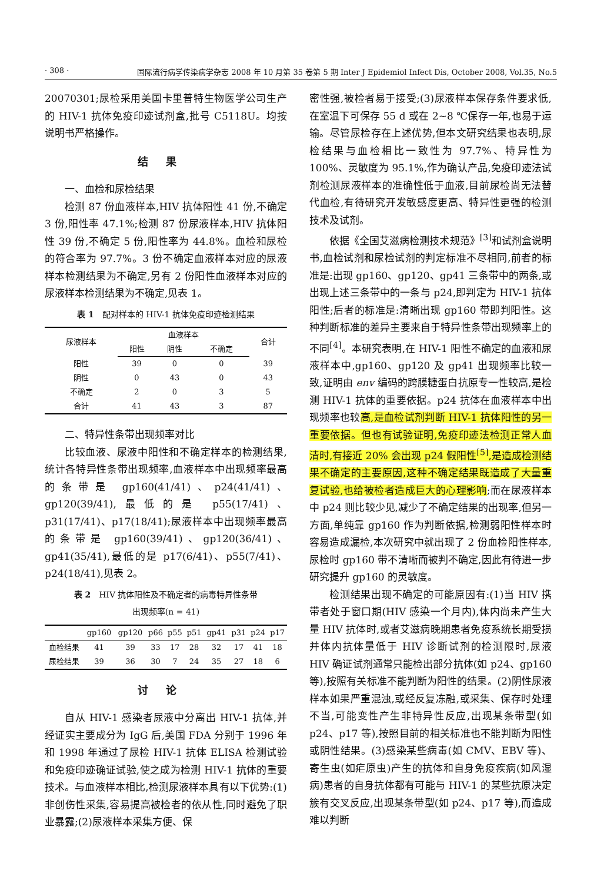· 308 · 国际流行病学传染病学杂志 2008 年 10 月第 35 卷第 5 期 Inter J Epidemiol Infect Dis, October 2008, Vol.35, No.5
20070301;尿检采用美国卡里普特生物医学公司生产的 HIV-1 抗体免疫印迹试剂盒,批号 C5118U。均按说明书严格操作。
结果
一、血检和尿检结果
检测 87 份血液样本,HIV 抗体阳性 41 份,不确定 3 份,阳性率 47.1%;检测 87 份尿液样本,HIV 抗体阳性 39 份,不确定 5 份,阳性率为 44.8%。血检和尿检的符合率为 97.7%。3 份不确定血液样本对应的尿液样本检测结果为不确定,另有 2 份阳性血液样本对应的尿液样本检测结果为不确定,见表 1。
表 1　配对样本的 HIV-1 抗体免疫印迹检测结果
| 尿液样本 | 血液样本 | | | 合计 |
| --- | --- | --- | --- | --- |
| | 阳性 | 阴性 | 不确定 | |
| 阳性 | 39 | 0 | 0 | 39 |
| 阴性 | 0 | 43 | 0 | 43 |
| 不确定 | 2 | 0 | 3 | 5 |
| 合计 | 41 | 43 | 3 | 87 |
二、特异性条带出现频率对比
比较血液、尿液中阳性和不确定样本的检测结果,统计各特异性条带出现频率,血液样本中出现频率最高的条带是 gp160(41/41)、p24(41/41)、gp120(39/41),最低的是 p55(17/41)、p31(17/41)、p17(18/41);尿液样本中出现频率最高的条带是 gp160(39/41)、gp120(36/41)、gp41(35/41),最低的是 p17(6/41)、p55(7/41)、p24(18/41),见表 2。
表 2　HIV 抗体阳性及不确定者的病毒特异性条带
出现频率(n = 41)
| | gp160 | gp120 | p66 | p55 | p51 | gp41 | p31 | p24 | p17 |
| --- | --- | --- | --- | --- | --- | --- | --- | --- | --- |
| 血检结果 | 41 | 39 | 33 | 17 | 28 | 32 | 17 | 41 | 18 |
| 尿检结果 | 39 | 36 | 30 | 7 | 24 | 35 | 27 | 18 | 6 |
讨论
自从 HIV-1 感染者尿液中分离出 HIV-1 抗体,并经证实主要成分为 IgG 后,美国 FDA 分别于 1996 年和 1998 年通过了尿检 HIV-1 抗体 ELISA 检测试验和免疫印迹确证试验,使之成为检测 HIV-1 抗体的重要技术。与血液样本相比,检测尿液样本具有以下优势:(1)非创伤性采集,容易提高被检者的依从性,同时避免了职业暴露;(2)尿液样本采集方便、保
密性强,被检者易于接受;(3)尿液样本保存条件要求低,在室温下可保存 55 d 或在 2~8 ℃保存一年,也易于运输。尽管尿检存在上述优势,但本文研究结果也表明,尿检结果与血检相比一致性为 97.7%、特异性为 100%、灵敏度为 95.1%,作为确认产品,免疫印迹法试剂检测尿液样本的准确性低于血液,目前尿检尚无法替代血检,有待研究开发敏感度更高、特异性更强的检测技术及试剂。
依据《全国艾滋病检测技术规范》<sup>[3]</sup>和试剂盒说明书,血检试剂和尿检试剂的判定标准不尽相同,前者的标准是:出现 gp160、gp120、gp41 三条带中的两条,或出现上述三条带中的一条与 p24,即判定为 HIV-1 抗体阳性;后者的标准是:清晰出现 gp160 带即判阳性。这种判断标准的差异主要来自于特异性条带出现频率上的不同<sup>[4]</sup>。本研究表明,在 HIV-1 阳性不确定的血液和尿液样本中,gp160、gp120 及 gp41 出现频率比较一致,证明由 env 编码的跨膜糖蛋白抗原专一性较高,是检测 HIV-1 抗体的重要依据。p24 抗体在血液样本中出现频率也较高,是血检试剂判断 HIV-1 抗体阳性的另一重要依据。但也有试验证明,免疫印迹法检测正常人血清时,有接近 20% 会出现 p24 假阳性<sup>[5]</sup>,是造成检测结果不确定的主要原因,这种不确定结果既造成了大量重复试验,也给被检者造成巨大的心理影响;而在尿液样本中 p24 则比较少见,减少了不确定结果的出现率,但另一方面,单纯靠 gp160 作为判断依据,检测弱阳性样本时容易造成漏检,本次研究中就出现了 2 份血检阳性样本,尿检时 gp160 带不清晰而被判不确定,因此有待进一步研究提升 gp160 的灵敏度。
检测结果出现不确定的可能原因有:(1)当 HIV 携带者处于窗口期(HIV 感染一个月内),体内尚未产生大量 HIV 抗体时,或者艾滋病晚期患者免疫系统长期受损并体内抗体量低于 HIV 诊断试剂的检测限时,尿液 HIV 确证试剂通常只能检出部分抗体(如 p24、gp160 等),按照有关标准不能判断为阳性的结果。(2)阴性尿液样本如果严重混浊,或经反复冻融,或采集、保存时处理不当,可能变性产生非特异性反应,出现某条带型(如 p24、p17 等),按照目前的相关标准也不能判断为阳性或阴性结果。(3)感染某些病毒(如 CMV、EBV 等)、寄生虫(如疟原虫)产生的抗体和自身免疫疾病(如风湿病)患者的自身抗体都有可能与 HIV-1 的某些抗原决定簇有交叉反应,出现某条带型(如 p24、p17 等),而造成难以判断